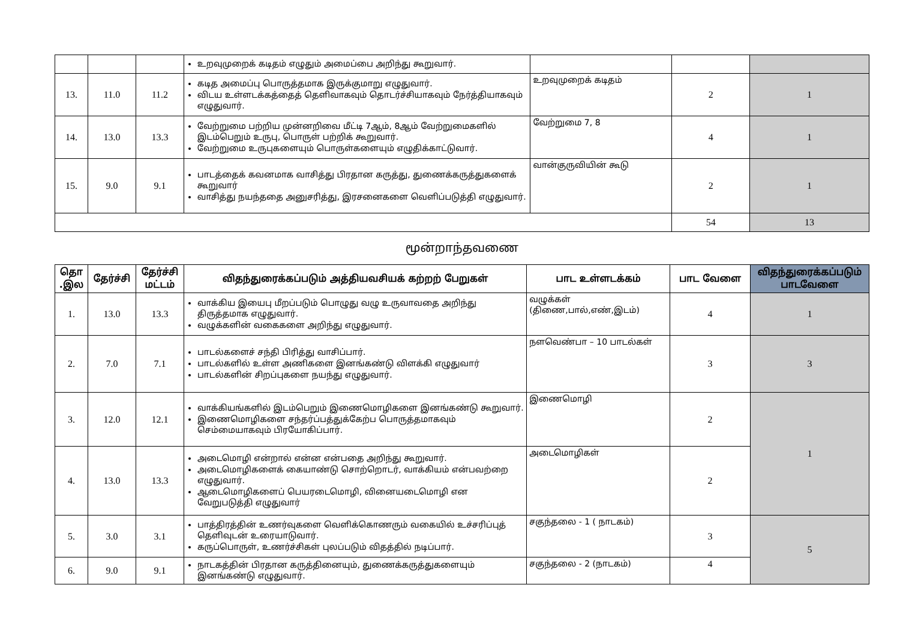| | | | உறவுமுறைக் கடிதம் எழுதும் அமைப்பை அறிந்து கூறுவார். | | | |
| 13. | 11.0 | 11.2 | கடித அமைப்பு பொருத்தமாக இருக்குமாறு எழுதுவார். விடய உள்ளடக்கத்தைத் தெளிவாகவும் தொடர்ச்சியாகவும் நேர்த்தியாகவும் எழுதுவார். | உறவுமுறைக் கடிதம் | 2 | 1 |
| 14. | 13.0 | 13.3 | வேற்றுமை பற்றிய முன்னறிவை மீட்டி 7ஆம், 8ஆம் வேற்றுமைகளில் இடம்பெறும் உருபு, பொருள் பற்றிக் கூறுவார். வேற்றுமை உருபுகளையும் பொருள்களையும் எழுதிக்காட்டுவார். | வேற்றுமை 7, 8 | 4 | 1 |
| 15. | 9.0 | 9.1 | பாடத்தைக் கவனமாக வாசித்து பிரதான கருத்து, துணைக்கருத்துகளைக் கூறுவார் வாசித்து நயந்ததை அனுசரித்து, இரசனைகளை வெளிப்படுத்தி எழுதுவார். | வான்குருவியின் கூடு | 2 | 1 |
| | | | | | 54 | 13 |
மூன்றாந்தவணை
| தொ .இல | தேர்ச்சி | தேர்ச்சி மட்டம் | விதந்துரைக்கப்படும் அத்தியவசியக் கற்றற் பேறுகள் | பாட உள்ளடக்கம் | பாட வேளை | விதந்துரைக்கப்படும் பாடவேளை |
| --- | --- | --- | --- | --- | --- | --- |
| 1. | 13.0 | 13.3 | வாக்கிய இயைபு மீறப்படும் பொழுது வழு உருவாவதை அறிந்து திருத்தமாக எழுதுவார். வழுக்களின் வகைகளை அறிந்து எழுதுவார். | வழுக்கள் (திணை,பால்,எண்,இடம்) | 4 | 1 |
| 2. | 7.0 | 7.1 | பாடல்களைச் சந்தி பிரித்து வாசிப்பார். பாடல்களில் உள்ள அணிகளை இனங்கண்டு விளக்கி எழுதுவார் பாடல்களின் சிறப்புகளை நயந்து எழுதுவார். | நளவெண்பா – 10 பாடல்கள் | 3 | 3 |
| 3. | 12.0 | 12.1 | வாக்கியங்களில் இடம்பெறும் இணைமொழிகளை இனங்கண்டு கூறுவார். இணைமொழிகளை சந்தர்ப்பத்துக்கேற்ப பொருத்தமாகவும் செம்மையாகவும் பிரயோகிப்பார். | இணைமொழி | 2 | 1 |
| 4. | 13.0 | 13.3 | அடைமொழி என்றால் என்ன என்பதை அறிந்து கூறுவார். அடைமொழிகளைக் கையாண்டு சொற்றொடர், வாக்கியம் என்பவற்றை எழுதுவார். ஆடைமொழிகளைப் பெயரடைமொழி, வினையடைமொழி என வேறுபடுத்தி எழுதுவார் | அடைமொழிகள் | 2 | |
| 5. | 3.0 | 3.1 | பாத்திரத்தின் உணர்வுகளை வெளிக்கொணரும் வகையில் உச்சரிப்புத் தெளிவுடன் உரையாடுவார். கருப்பொருள், உணர்ச்சிகள் புலப்படும் விதத்தில் நடிப்பார். | சகுந்தலை - 1 ( நாடகம்) | 3 | 5 |
| 6. | 9.0 | 9.1 | நாடகத்தின் பிரதான கருத்தினையும், துணைக்கருத்துகளையும் இனங்கண்டு எழுதுவார். | சகுந்தலை - 2 (நாடகம்) | 4 | |